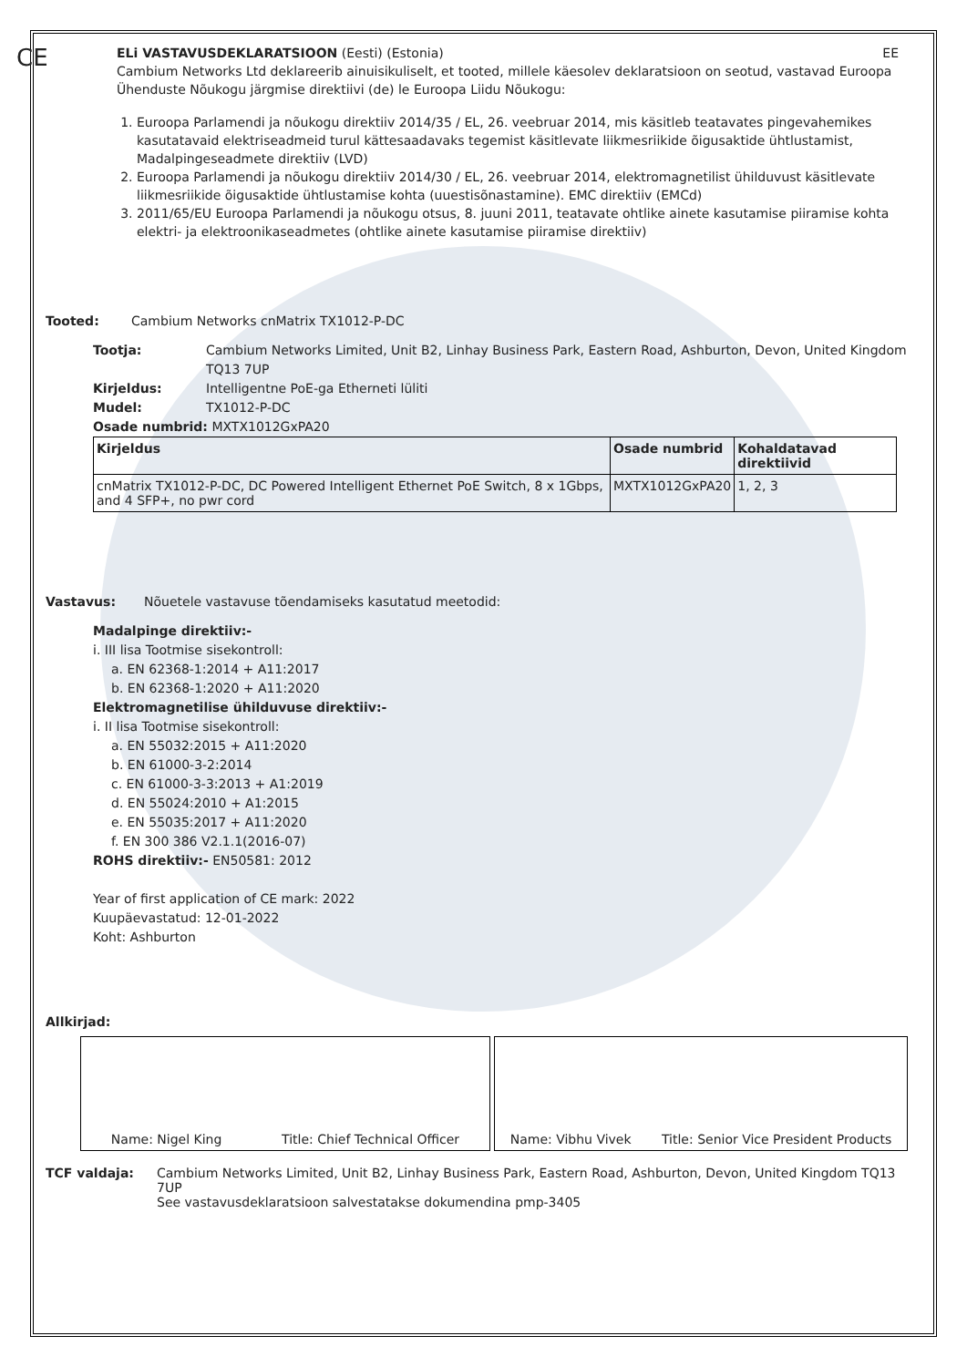CE
ELi VASTAVUSDEKLARATSIOON (Eesti) (Estonia) EE
Cambium Networks Ltd deklareerib ainuisikuliselt, et tooted, millele käesolev deklaratsioon on seotud, vastavad Euroopa Ühenduste Nõukogu järgmise direktiivi (de) le Euroopa Liidu Nõukogu:
1. Euroopa Parlamendi ja nõukogu direktiiv 2014/35 / EL, 26. veebruar 2014, mis käsitleb teatavates pingevahemikes kasutatavaid elektriseadmeid turul kättesaadavaks tegemist käsitlevate liikmesriikide õigusaktide ühtlustamist, Madalpingeseadmete direktiiv (LVD)
2. Euroopa Parlamendi ja nõukogu direktiiv 2014/30 / EL, 26. veebruar 2014, elektromagnetilist ühilduvust käsitlevate liikmesriikide õigusaktide ühtlustamise kohta (uuestisõnastamine). EMC direktiiv (EMCd)
3. 2011/65/EU Euroopa Parlamendi ja nõukogu otsus, 8. juuni 2011, teatavate ohtlike ainete kasutamise piiramise kohta elektri- ja elektroonikaseadmetes (ohtlike ainete kasutamise piiramise direktiiv)
Tooted: Cambium Networks cnMatrix TX1012-P-DC
Tootja: Cambium Networks Limited, Unit B2, Linhay Business Park, Eastern Road, Ashburton, Devon, United Kingdom TQ13 7UP
Kirjeldus: Intelligentne PoE-ga Etherneti lüliti
Mudel: TX1012-P-DC
Osade numbrid: MXTX1012GxPA20
| Kirjeldus | Osade numbrid | Kohaldatavad direktiivid |
| --- | --- | --- |
| cnMatrix TX1012-P-DC, DC Powered Intelligent Ethernet PoE Switch, 8 x 1Gbps, and 4 SFP+, no pwr cord | MXTX1012GxPA20 | 1, 2, 3 |
Vastavus: Nõuetele vastavuse tõendamiseks kasutatud meetodid:
Madalpinge direktiiv:-
i. III lisa Tootmise sisekontroll:
a. EN 62368-1:2014 + A11:2017
b. EN 62368-1:2020 + A11:2020
Elektromagnetilise ühilduvuse direktiiv:-
i. II lisa Tootmise sisekontroll:
a. EN 55032:2015 + A11:2020
b. EN 61000-3-2:2014
c. EN 61000-3-3:2013 + A1:2019
d. EN 55024:2010 + A1:2015
e. EN 55035:2017 + A11:2020
f. EN 300 386 V2.1.1(2016-07)
ROHS direktiiv:- EN50581: 2012
Year of first application of CE mark: 2022
Kuupäevastatud: 12-01-2022
Koht: Ashburton
Allkirjad:
Name: Nigel King Title: Chief Technical Officer Name: Vibhu Vivek Title: Senior Vice President Products
TCF valdaja: Cambium Networks Limited, Unit B2, Linhay Business Park, Eastern Road, Ashburton, Devon, United Kingdom TQ13 7UP
See vastavusdeklaratsioon salvestatakse dokumendina pmp-3405